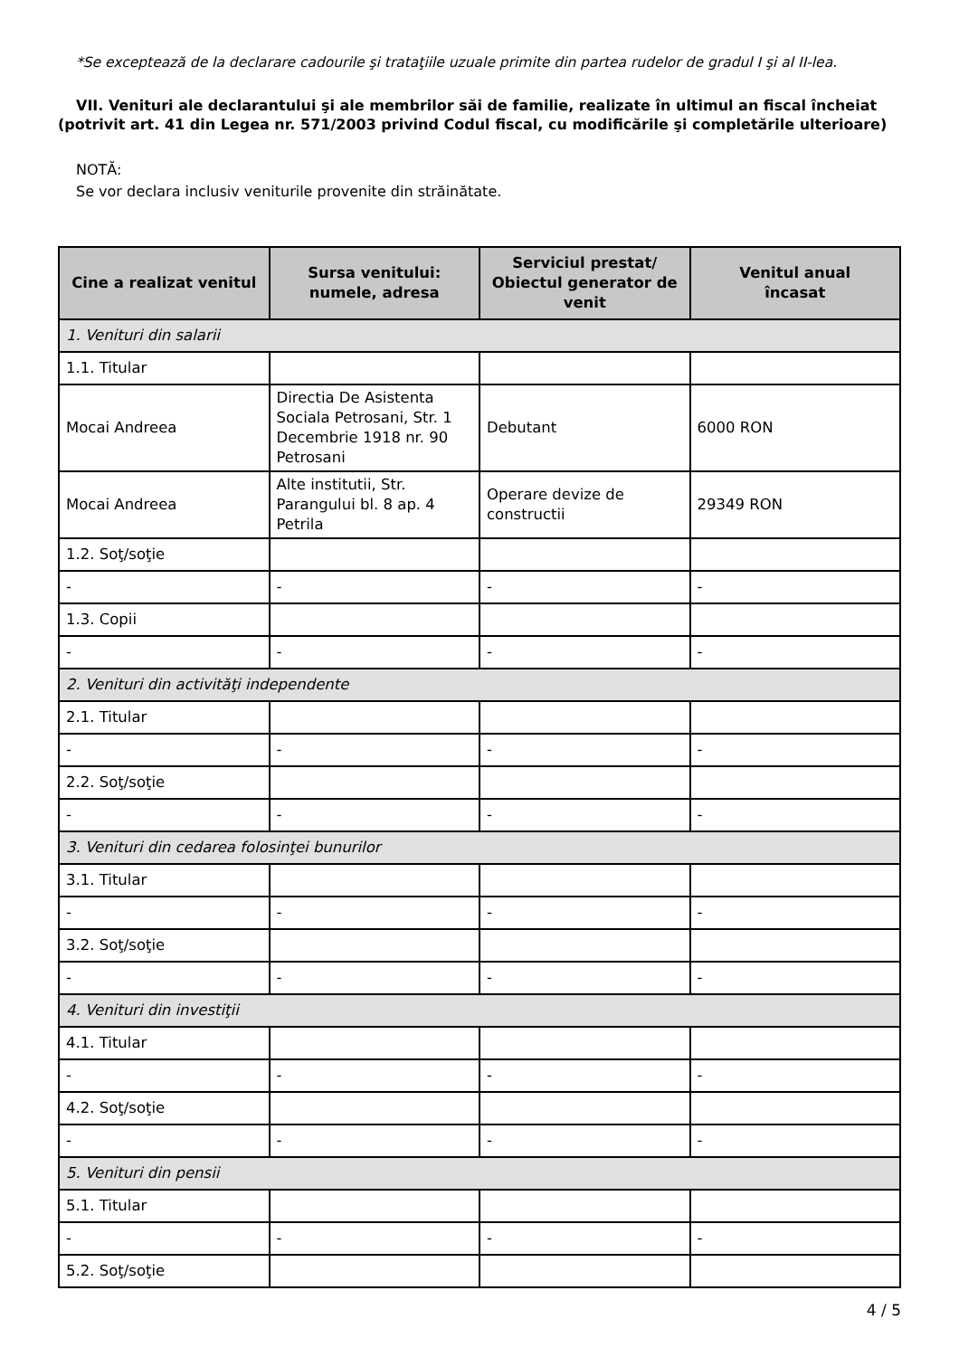*Se exceptează de la declarare cadourile şi trataţiile uzuale primite din partea rudelor de gradul I şi al II-lea.
VII. Venituri ale declarantului şi ale membrilor săi de familie, realizate în ultimul an fiscal încheiat (potrivit art. 41 din Legea nr. 571/2003 privind Codul fiscal, cu modificările şi completările ulterioare)
NOTĂ:
Se vor declara inclusiv veniturile provenite din străinătate.
| Cine a realizat venitul | Sursa venitului: numele, adresa | Serviciul prestat/ Obiectul generator de venit | Venitul anual încasat |
| --- | --- | --- | --- |
| 1. Venituri din salarii | | | |
| 1.1. Titular | | | |
| Mocai Andreea | Directia De Asistenta Sociala Petrosani, Str. 1 Decembrie 1918 nr. 90 Petrosani | Debutant | 6000 RON |
| Mocai Andreea | Alte institutii, Str. Parangului bl. 8 ap. 4 Petrila | Operare devize de constructii | 29349 RON |
| 1.2. Soţ/soţie | | | |
| - | - | - | - |
| 1.3. Copii | | | |
| - | - | - | - |
| 2. Venituri din activităţi independente | | | |
| 2.1. Titular | | | |
| - | - | - | - |
| 2.2. Soţ/soţie | | | |
| - | - | - | - |
| 3. Venituri din cedarea folosinţei bunurilor | | | |
| 3.1. Titular | | | |
| - | - | - | - |
| 3.2. Soţ/soţie | | | |
| - | - | - | - |
| 4. Venituri din investiţii | | | |
| 4.1. Titular | | | |
| - | - | - | - |
| 4.2. Soţ/soţie | | | |
| - | - | - | - |
| 5. Venituri din pensii | | | |
| 5.1. Titular | | | |
| - | - | - | - |
| 5.2. Soţ/soţie | | | |
4 / 5